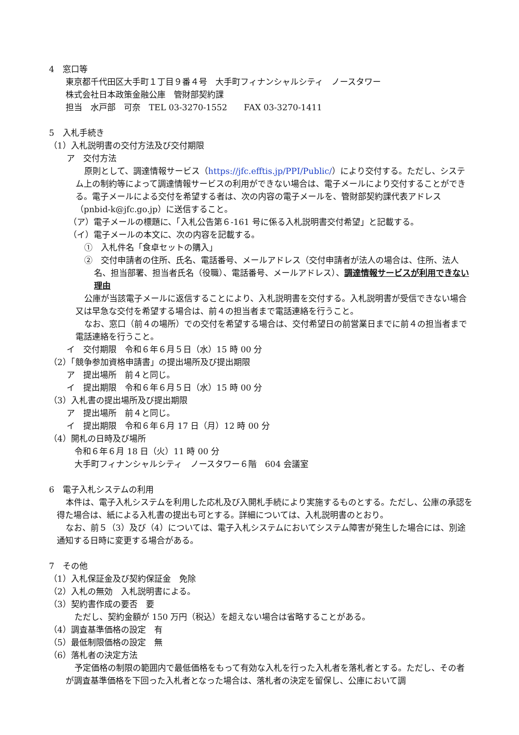4　窓口等
東京都千代田区大手町１丁目９番４号　大手町フィナンシャルシティ　ノースタワー
株式会社日本政策金融公庫　管財部契約課
担当　水戸部　可奈　TEL 03-3270-1552　　FAX 03-3270-1411
5　入札手続き
（1）入札説明書の交付方法及び交付期限
ア　交付方法
原則として、調達情報サービス（https://jfc.efftis.jp/PPI/Public/）により交付する。ただし、システム上の制約等によって調達情報サービスの利用ができない場合は、電子メールにより交付することができる。電子メールによる交付を希望する者は、次の内容の電子メールを、管財部契約課代表アドレス（pnbid-k@jfc.go.jp）に送信すること。
（ア）電子メールの標題に、「入札公告第６-161 号に係る入札説明書交付希望」と記載する。
（イ）電子メールの本文に、次の内容を記載する。
①　入札件名「食卓セットの購入」
②　交付申請者の住所、氏名、電話番号、メールアドレス（交付申請者が法人の場合は、住所、法人名、担当部署、担当者氏名（役職）、電話番号、メールアドレス）、調達情報サービスが利用できない理由
公庫が当該電子メールに返信することにより、入札説明書を交付する。入札説明書が受信できない場合又は早急な交付を希望する場合は、前４の担当者まで電話連絡を行うこと。
なお、窓口（前４の場所）での交付を希望する場合は、交付希望日の前営業日までに前４の担当者まで電話連絡を行うこと。
イ　交付期限　令和６年６月５日（水）15 時 00 分
（2）「競争参加資格申請書」の提出場所及び提出期限
ア　提出場所　前４と同じ。
イ　提出期限　令和６年６月５日（水）15 時 00 分
（3）入札書の提出場所及び提出期限
ア　提出場所　前４と同じ。
イ　提出期限　令和６年６月 17 日（月）12 時 00 分
（4）開札の日時及び場所
令和６年６月 18 日（火）11 時 00 分
大手町フィナンシャルシティ　ノースタワー６階　604 会議室
6　電子入札システムの利用
本件は、電子入札システムを利用した応札及び入開札手続により実施するものとする。ただし、公庫の承認を得た場合は、紙による入札書の提出も可とする。詳細については、入札説明書のとおり。
なお、前５（3）及び（4）については、電子入札システムにおいてシステム障害が発生した場合には、別途通知する日時に変更する場合がある。
7　その他
（1）入札保証金及び契約保証金　免除
（2）入札の無効　入札説明書による。
（3）契約書作成の要否　要
ただし、契約金額が 150 万円（税込）を超えない場合は省略することがある。
（4）調査基準価格の設定　有
（5）最低制限価格の設定　無
（6）落札者の決定方法
予定価格の制限の範囲内で最低価格をもって有効な入札を行った入札者を落札者とする。ただし、その者が調査基準価格を下回った入札者となった場合は、落札者の決定を留保し、公庫において調